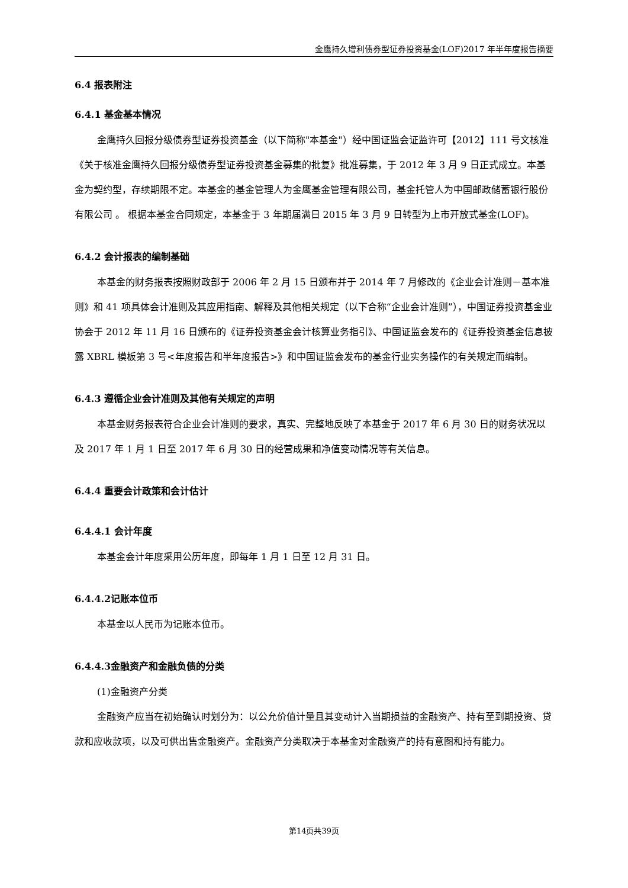金鹰持久增利债券型证券投资基金(LOF)2017 年半年度报告摘要
6.4 报表附注
6.4.1 基金基本情况
金鹰持久回报分级债券型证券投资基金（以下简称"本基金"）经中国证监会证监许可【2012】111 号文核准《关于核准金鹰持久回报分级债券型证券投资基金募集的批复》批准募集，于 2012 年 3 月 9 日正式成立。本基金为契约型，存续期限不定。本基金的基金管理人为金鹰基金管理有限公司，基金托管人为中国邮政储蓄银行股份有限公司 。 根据本基金合同规定，本基金于 3 年期届满日 2015 年 3 月 9 日转型为上市开放式基金(LOF)。
6.4.2 会计报表的编制基础
本基金的财务报表按照财政部于 2006 年 2 月 15 日颁布并于 2014 年 7 月修改的《企业会计准则－基本准则》和 41 项具体会计准则及其应用指南、解释及其他相关规定（以下合称“企业会计准则”），中国证券投资基金业协会于 2012 年 11 月 16 日颁布的《证券投资基金会计核算业务指引》、中国证监会发布的《证券投资基金信息披露 XBRL 模板第 3 号<年度报告和半年度报告>》和中国证监会发布的基金行业实务操作的有关规定而编制。
6.4.3 遵循企业会计准则及其他有关规定的声明
本基金财务报表符合企业会计准则的要求，真实、完整地反映了本基金于 2017 年 6 月 30 日的财务状况以及 2017 年 1 月 1 日至 2017 年 6 月 30 日的经营成果和净值变动情况等有关信息。
6.4.4 重要会计政策和会计估计
6.4.4.1 会计年度
本基金会计年度采用公历年度，即每年 1 月 1 日至 12 月 31 日。
6.4.4.2记账本位币
本基金以人民币为记账本位币。
6.4.4.3金融资产和金融负债的分类
(1)金融资产分类
金融资产应当在初始确认时划分为：以公允价值计量且其变动计入当期损益的金融资产、持有至到期投资、贷款和应收款项，以及可供出售金融资产。金融资产分类取决于本基金对金融资产的持有意图和持有能力。
第14页共39页